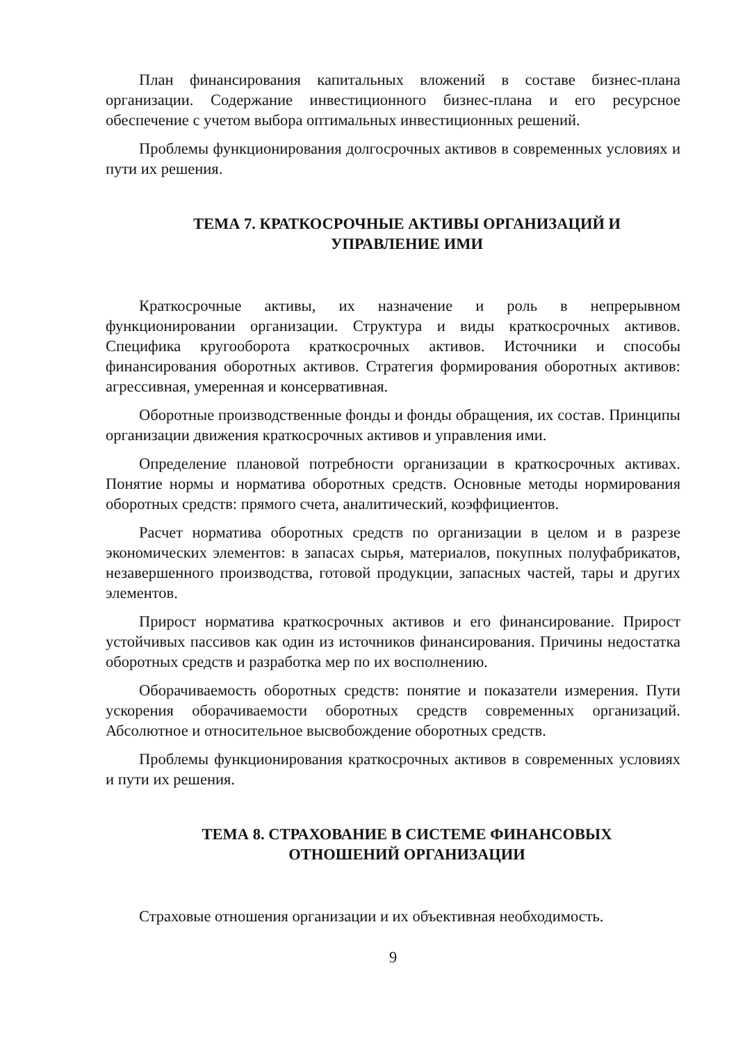План финансирования капитальных вложений в составе бизнес-плана организации. Содержание инвестиционного бизнес-плана и его ресурсное обеспечение с учетом выбора оптимальных инвестиционных решений.
Проблемы функционирования долгосрочных активов в современных условиях и пути их решения.
ТЕМА 7. КРАТКОСРОЧНЫЕ АКТИВЫ ОРГАНИЗАЦИЙ И
УПРАВЛЕНИЕ ИМИ
Краткосрочные активы, их назначение и роль в непрерывном функционировании организации. Структура и виды краткосрочных активов. Специфика кругооборота краткосрочных активов. Источники и способы финансирования оборотных активов. Стратегия формирования оборотных активов: агрессивная, умеренная и консервативная.
Оборотные производственные фонды и фонды обращения, их состав. Принципы организации движения краткосрочных активов и управления ими.
Определение плановой потребности организации в краткосрочных активах. Понятие нормы и норматива оборотных средств. Основные методы нормирования оборотных средств: прямого счета, аналитический, коэффициентов.
Расчет норматива оборотных средств по организации в целом и в разрезе экономических элементов: в запасах сырья, материалов, покупных полуфабрикатов, незавершенного производства, готовой продукции, запасных частей, тары и других элементов.
Прирост норматива краткосрочных активов и его финансирование. Прирост устойчивых пассивов как один из источников финансирования. Причины недостатка оборотных средств и разработка мер по их восполнению.
Оборачиваемость оборотных средств: понятие и показатели измерения. Пути ускорения оборачиваемости оборотных средств современных организаций. Абсолютное и относительное высвобождение оборотных средств.
Проблемы функционирования краткосрочных активов в современных условиях и пути их решения.
ТЕМА 8. СТРАХОВАНИЕ В СИСТЕМЕ ФИНАНСОВЫХ
ОТНОШЕНИЙ ОРГАНИЗАЦИИ
Страховые отношения организации и их объективная необходимость.
9